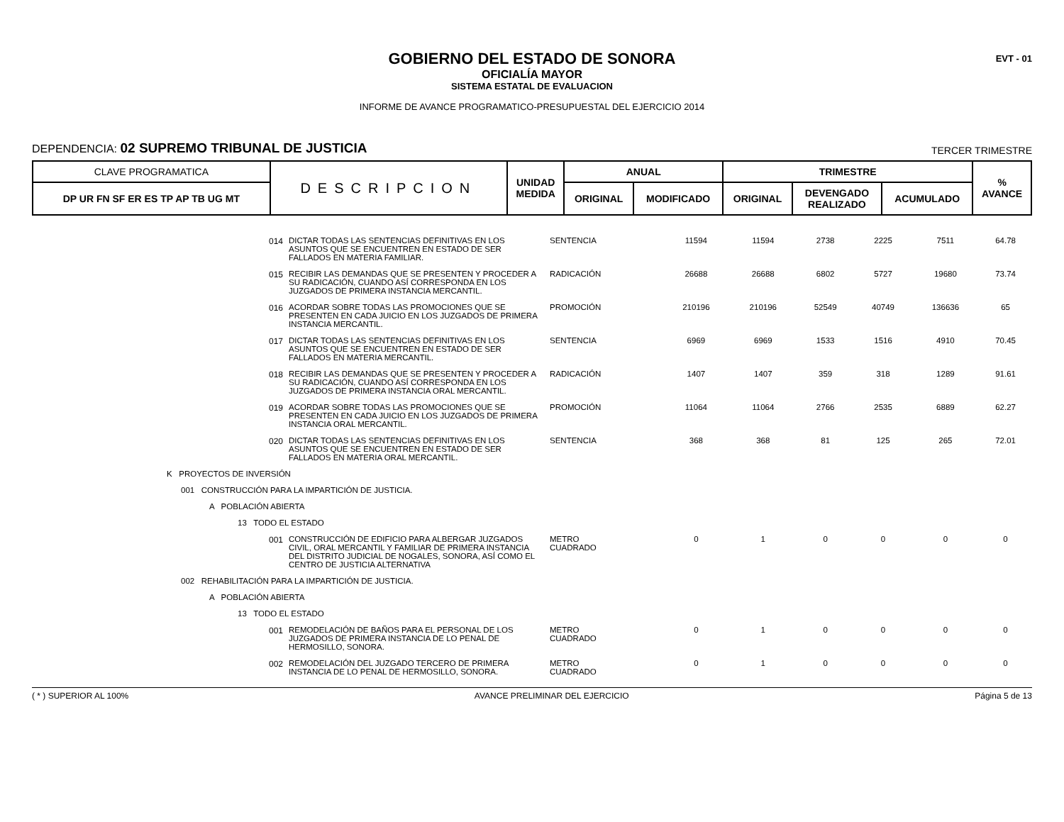EVT - 01
GOBIERNO DEL ESTADO DE SONORA
OFICIALÍA MAYOR
SISTEMA ESTATAL DE EVALUACION
INFORME DE AVANCE PROGRAMATICO-PRESUPUESTAL DEL EJERCICIO 2014
DEPENDENCIA: 02 SUPREMO TRIBUNAL DE JUSTICIA TERCER TRIMESTRE
| CLAVE PROGRAMATICA | DESCRIPCION | UNIDAD MEDIDA | ANUAL | | TRIMESTRE | | | % AVANCE |
| --- | --- | --- | --- | --- | --- | --- | --- | --- |
| DP UR FN SF ER ES TP AP TB UG MT | | | ORIGINAL | MODIFICADO | ORIGINAL | DEVENGADO REALIZADO | ACUMULADO | |
| 014 | DICTAR TODAS LAS SENTENCIAS DEFINITIVAS EN LOS ASUNTOS QUE SE ENCUENTREN EN ESTADO DE SER FALLADOS EN MATERIA FAMILIAR. | SENTENCIA | 11594 | 11594 | 2738 | 2225 | 7511 | 64.78 |
| 015 | RECIBIR LAS DEMANDAS QUE SE PRESENTEN Y PROCEDER A SU RADICACIÓN, CUANDO ASÍ CORRESPONDA EN LOS JUZGADOS DE PRIMERA INSTANCIA MERCANTIL. | RADICACIÓN | 26688 | 26688 | 6802 | 5727 | 19680 | 73.74 |
| 016 | ACORDAR SOBRE TODAS LAS PROMOCIONES QUE SE PRESENTEN EN CADA JUICIO EN LOS JUZGADOS DE PRIMERA INSTANCIA MERCANTIL. | PROMOCIÓN | 210196 | 210196 | 52549 | 40749 | 136636 | 65 |
| 017 | DICTAR TODAS LAS SENTENCIAS DEFINITIVAS EN LOS ASUNTOS QUE SE ENCUENTREN EN ESTADO DE SER FALLADOS EN MATERIA MERCANTIL. | SENTENCIA | 6969 | 6969 | 1533 | 1516 | 4910 | 70.45 |
| 018 | RECIBIR LAS DEMANDAS QUE SE PRESENTEN Y PROCEDER A SU RADICACIÓN, CUANDO ASÍ CORRESPONDA EN LOS JUZGADOS DE PRIMERA INSTANCIA ORAL MERCANTIL. | RADICACIÓN | 1407 | 1407 | 359 | 318 | 1289 | 91.61 |
| 019 | ACORDAR SOBRE TODAS LAS PROMOCIONES QUE SE PRESENTEN EN CADA JUICIO EN LOS JUZGADOS DE PRIMERA INSTANCIA ORAL MERCANTIL. | PROMOCIÓN | 11064 | 11064 | 2766 | 2535 | 6889 | 62.27 |
| 020 | DICTAR TODAS LAS SENTENCIAS DEFINITIVAS EN LOS ASUNTOS QUE SE ENCUENTREN EN ESTADO DE SER FALLADOS EN MATERIA ORAL MERCANTIL. | SENTENCIA | 368 | 368 | 81 | 125 | 265 | 72.01 |
| K PROYECTOS DE INVERSIÓN | | | | | | | | |
| 001 CONSTRUCCIÓN PARA LA IMPARTICIÓN DE JUSTICIA. | | | | | | | | |
| A POBLACIÓN ABIERTA | | | | | | | | |
| 13 TODO EL ESTADO | | | | | | | | |
| 001 | CONSTRUCCIÓN DE EDIFICIO PARA ALBERGAR JUZGADOS CIVIL, ORAL MERCANTIL Y FAMILIAR DE PRIMERA INSTANCIA DEL DISTRITO JUDICIAL DE NOGALES, SONORA, ASÍ COMO EL CENTRO DE JUSTICIA ALTERNATIVA | METRO CUADRADO | 0 | 1 | 0 | 0 | 0 | 0 |
| 002 REHABILITACIÓN PARA LA IMPARTICIÓN DE JUSTICIA. | | | | | | | | |
| A POBLACIÓN ABIERTA | | | | | | | | |
| 13 TODO EL ESTADO | | | | | | | | |
| 001 | REMODELACIÓN DE BAÑOS PARA EL PERSONAL DE LOS JUZGADOS DE PRIMERA INSTANCIA DE LO PENAL DE HERMOSILLO, SONORA. | METRO CUADRADO | 0 | 1 | 0 | 0 | 0 | 0 |
| 002 | REMODELACIÓN DEL JUZGADO TERCERO DE PRIMERA INSTANCIA DE LO PENAL DE HERMOSILLO, SONORA. | METRO CUADRADO | 0 | 1 | 0 | 0 | 0 | 0 |
( * ) SUPERIOR AL 100% AVANCE PRELIMINAR DEL EJERCICIO Página 5 de 13